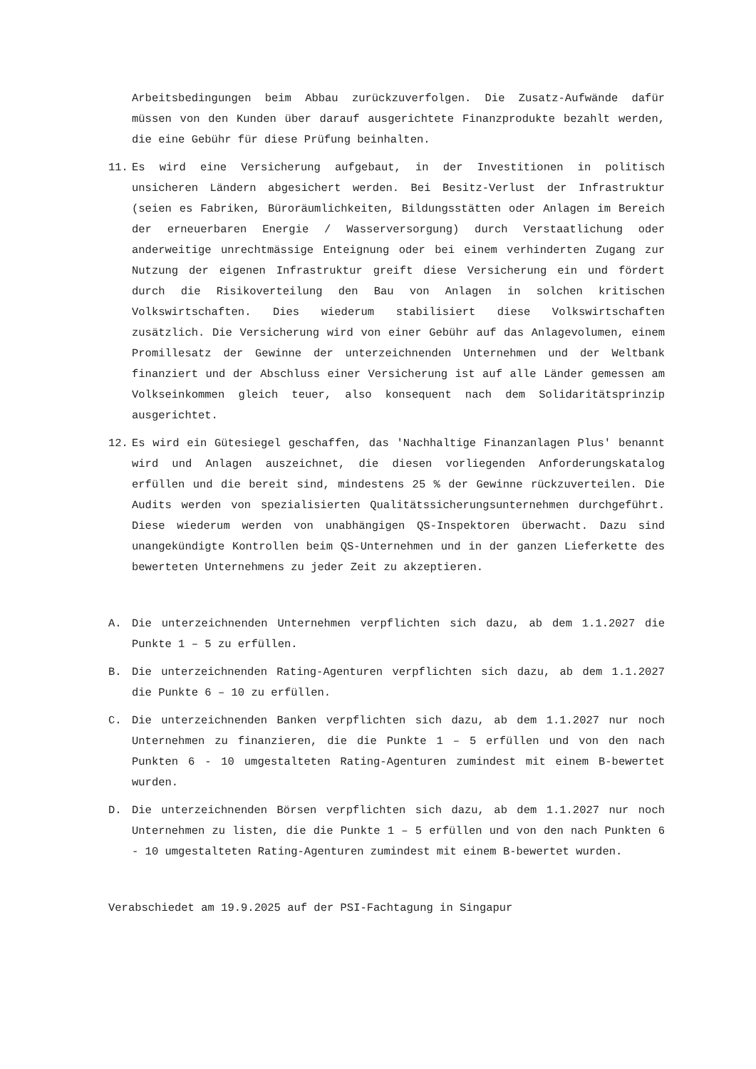Arbeitsbedingungen beim Abbau zurückzuverfolgen. Die Zusatz-Aufwände dafür müssen von den Kunden über darauf ausgerichtete Finanzprodukte bezahlt werden, die eine Gebühr für diese Prüfung beinhalten.
11. Es wird eine Versicherung aufgebaut, in der Investitionen in politisch unsicheren Ländern abgesichert werden. Bei Besitz-Verlust der Infrastruktur (seien es Fabriken, Büroräumlichkeiten, Bildungsstätten oder Anlagen im Bereich der erneuerbaren Energie / Wasserversorgung) durch Verstaatlichung oder anderweitige unrechtmässige Enteignung oder bei einem verhinderten Zugang zur Nutzung der eigenen Infrastruktur greift diese Versicherung ein und fördert durch die Risikoverteilung den Bau von Anlagen in solchen kritischen Volkswirtschaften. Dies wiederum stabilisiert diese Volkswirtschaften zusätzlich. Die Versicherung wird von einer Gebühr auf das Anlagevolumen, einem Promillesatz der Gewinne der unterzeichnenden Unternehmen und der Weltbank finanziert und der Abschluss einer Versicherung ist auf alle Länder gemessen am Volkseinkommen gleich teuer, also konsequent nach dem Solidaritätsprinzip ausgerichtet.
12. Es wird ein Gütesiegel geschaffen, das 'Nachhaltige Finanzanlagen Plus' benannt wird und Anlagen auszeichnet, die diesen vorliegenden Anforderungskatalog erfüllen und die bereit sind, mindestens 25 % der Gewinne rückzuverteilen. Die Audits werden von spezialisierten Qualitätssicherungsunternehmen durchgeführt. Diese wiederum werden von unabhängigen QS-Inspektoren überwacht. Dazu sind unangekündigte Kontrollen beim QS-Unternehmen und in der ganzen Lieferkette des bewerteten Unternehmens zu jeder Zeit zu akzeptieren.
A. Die unterzeichnenden Unternehmen verpflichten sich dazu, ab dem 1.1.2027 die Punkte 1 – 5 zu erfüllen.
B. Die unterzeichnenden Rating-Agenturen verpflichten sich dazu, ab dem 1.1.2027 die Punkte 6 – 10 zu erfüllen.
C. Die unterzeichnenden Banken verpflichten sich dazu, ab dem 1.1.2027 nur noch Unternehmen zu finanzieren, die die Punkte 1 – 5 erfüllen und von den nach Punkten 6 - 10 umgestalteten Rating-Agenturen zumindest mit einem B-bewertet wurden.
D. Die unterzeichnenden Börsen verpflichten sich dazu, ab dem 1.1.2027 nur noch Unternehmen zu listen, die die Punkte 1 – 5 erfüllen und von den nach Punkten 6 - 10 umgestalteten Rating-Agenturen zumindest mit einem B-bewertet wurden.
Verabschiedet am 19.9.2025 auf der PSI-Fachtagung in Singapur